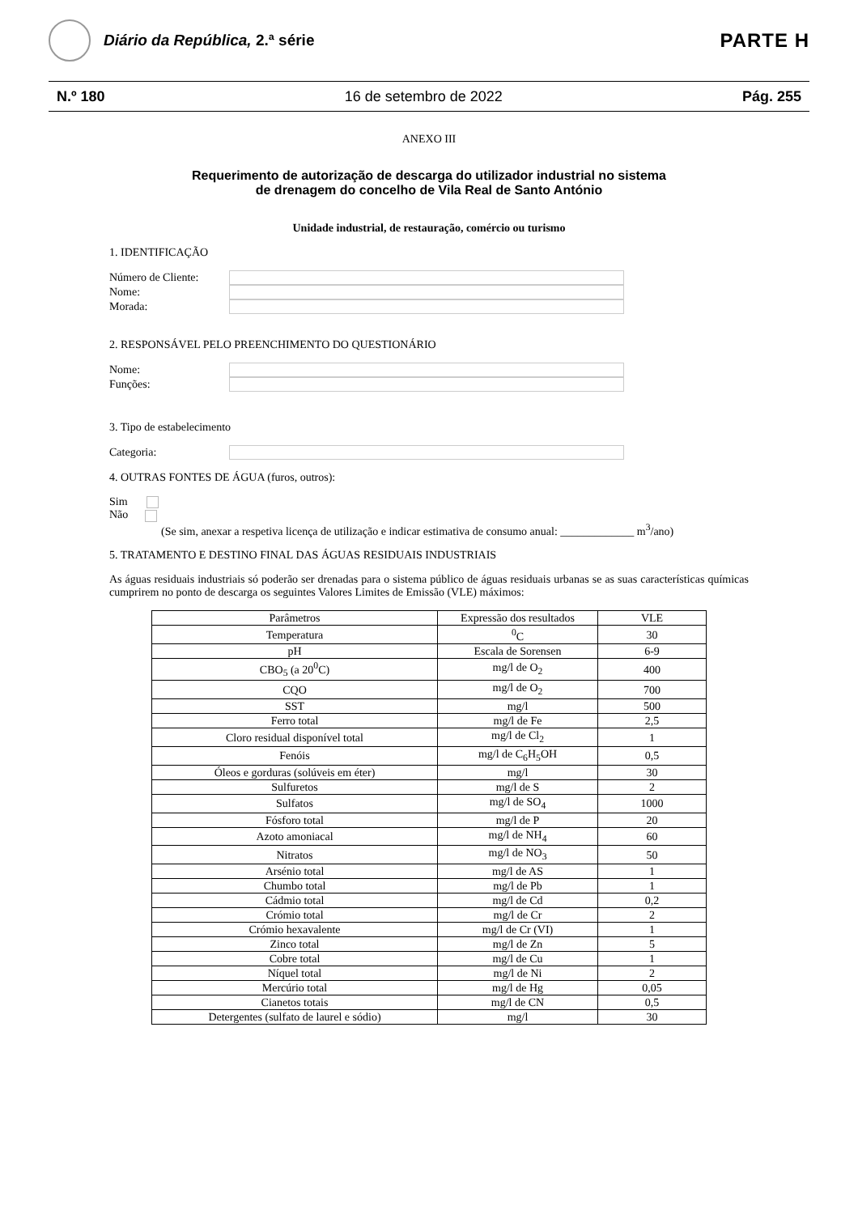Diário da República, 2.ª série
PARTE H
N.º 180 16 de setembro de 2022 Pág. 255
ANEXO III
Requerimento de autorização de descarga do utilizador industrial no sistema
de drenagem do concelho de Vila Real de Santo António
Unidade industrial, de restauração, comércio ou turismo
1. IDENTIFICAÇÃO
Número de Cliente:
Nome:
Morada:
2. RESPONSÁVEL PELO PREENCHIMENTO DO QUESTIONÁRIO
Nome:
Funções:
3. Tipo de estabelecimento
Categoria:
4. OUTRAS FONTES DE ÁGUA (furos, outros):
Sim
Não
(Se sim, anexar a respetiva licença de utilização e indicar estimativa de consumo anual: _____________ m<sup>3</sup>/ano)
5. TRATAMENTO E DESTINO FINAL DAS ÁGUAS RESIDUAIS INDUSTRIAIS
As águas residuais industriais só poderão ser drenadas para o sistema público de águas residuais urbanas se as suas características químicas cumprirem no ponto de descarga os seguintes Valores Limites de Emissão (VLE) máximos:
| Parâmetros | Expressão dos resultados | VLE |
| Temperatura | <sup>0</sup> C | 30 |
| pH | Escala de Sorensen | 6-9 |
| CBO<sub>5</sub> (a 20<sup>0</sup>C) | mg/l de O<sub>2</sub> | 400 |
| CQO | mg/l de O<sub>2</sub> | 700 |
| SST | mg/l | 500 |
| Ferro total | mg/l de Fe | 2,5 |
| Cloro residual disponível total | mg/l de Cl<sub>2</sub> | 1 |
| Fenóis | mg/l de C<sub>6</sub>H<sub>5</sub>OH | 0,5 |
| Óleos e gorduras (solúveis em éter) | mg/l | 30 |
| Sulfuretos | mg/l de S | 2 |
| Sulfatos | mg/l de SO<sub>4</sub> | 1000 |
| Fósforo total | mg/l de P | 20 |
| Azoto amoniacal | mg/l de NH<sub>4</sub> | 60 |
| Nitratos | mg/l de NO<sub>3</sub> | 50 |
| Arsénio total | mg/l de AS | 1 |
| Chumbo total | mg/l de Pb | 1 |
| Cádmio total | mg/l de Cd | 0,2 |
| Crómio total | mg/l de Cr | 2 |
| Crómio hexavalente | mg/l de Cr (VI) | 1 |
| Zinco total | mg/l de Zn | 5 |
| Cobre total | mg/l de Cu | 1 |
| Níquel total | mg/l de Ni | 2 |
| Mercúrio total | mg/l de Hg | 0,05 |
| Cianetos totais | mg/l de CN | 0,5 |
| Detergentes (sulfato de laurel e sódio) | mg/l | 30 |